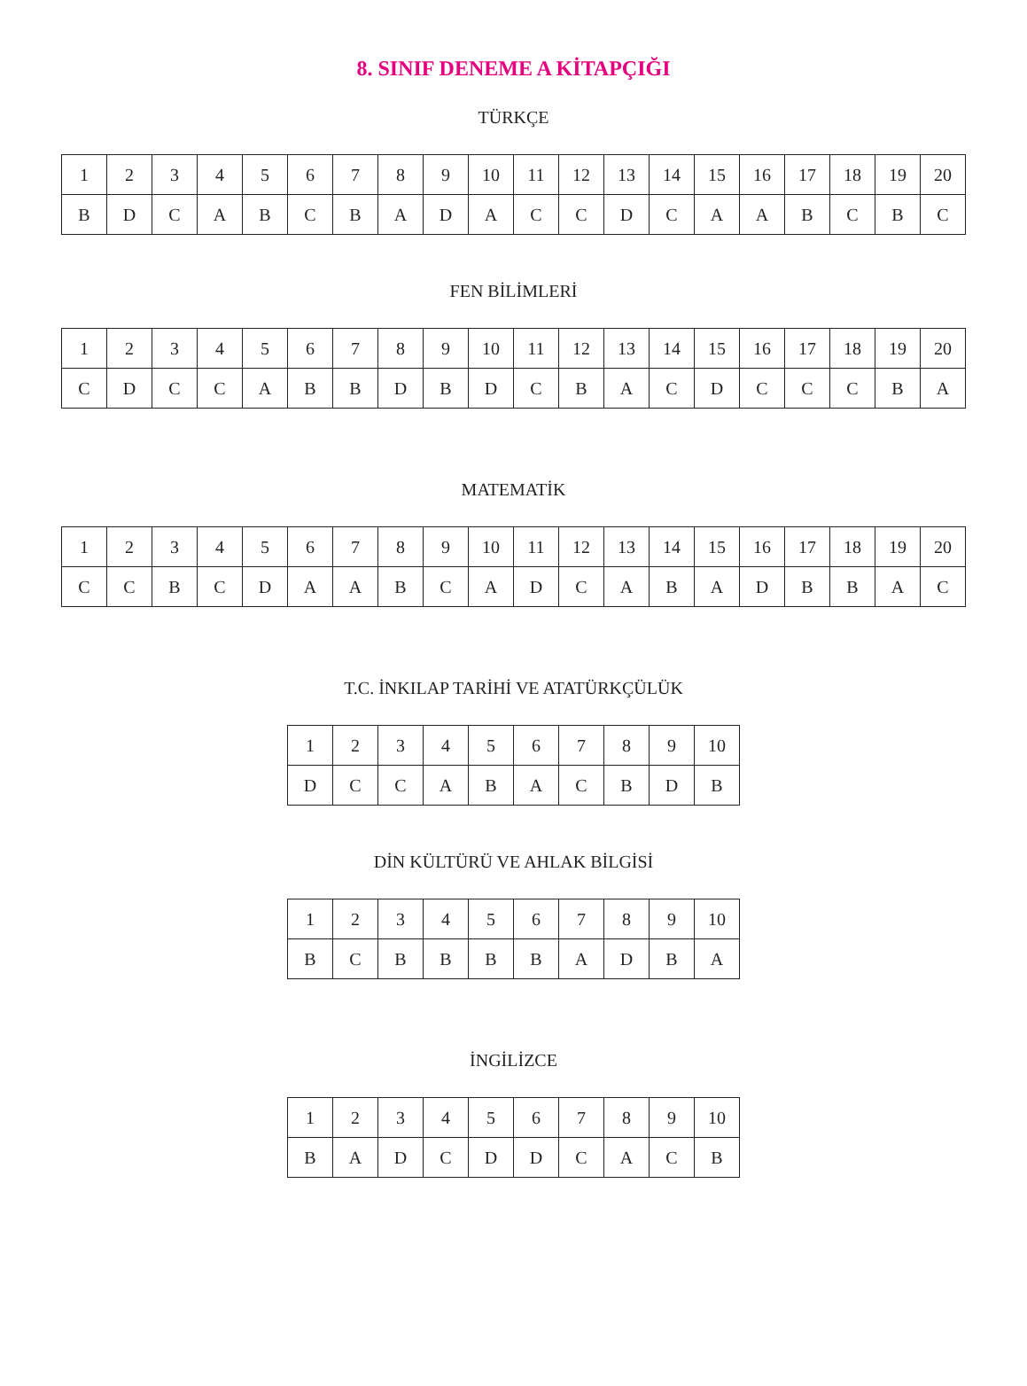8. SINIF DENEME A KİTAPÇIĞI
TÜRKÇE
| 1 | 2 | 3 | 4 | 5 | 6 | 7 | 8 | 9 | 10 | 11 | 12 | 13 | 14 | 15 | 16 | 17 | 18 | 19 | 20 |
| B | D | C | A | B | C | B | A | D | A | C | C | D | C | A | A | B | C | B | C |
FEN BİLİMLERİ
| 1 | 2 | 3 | 4 | 5 | 6 | 7 | 8 | 9 | 10 | 11 | 12 | 13 | 14 | 15 | 16 | 17 | 18 | 19 | 20 |
| C | D | C | C | A | B | B | D | B | D | C | B | A | C | D | C | C | C | B | A |
MATEMATİK
| 1 | 2 | 3 | 4 | 5 | 6 | 7 | 8 | 9 | 10 | 11 | 12 | 13 | 14 | 15 | 16 | 17 | 18 | 19 | 20 |
| C | C | B | C | D | A | A | B | C | A | D | C | A | B | A | D | B | B | A | C |
T.C. İNKILAP TARİHİ VE ATATÜRKÇÜLÜK
| 1 | 2 | 3 | 4 | 5 | 6 | 7 | 8 | 9 | 10 |
| D | C | C | A | B | A | C | B | D | B |
DİN KÜLTÜRÜ VE AHLAK BİLGİSİ
| 1 | 2 | 3 | 4 | 5 | 6 | 7 | 8 | 9 | 10 |
| B | C | B | B | B | B | A | D | B | A |
İNGİLİZCE
| 1 | 2 | 3 | 4 | 5 | 6 | 7 | 8 | 9 | 10 |
| B | A | D | C | D | D | C | A | C | B |